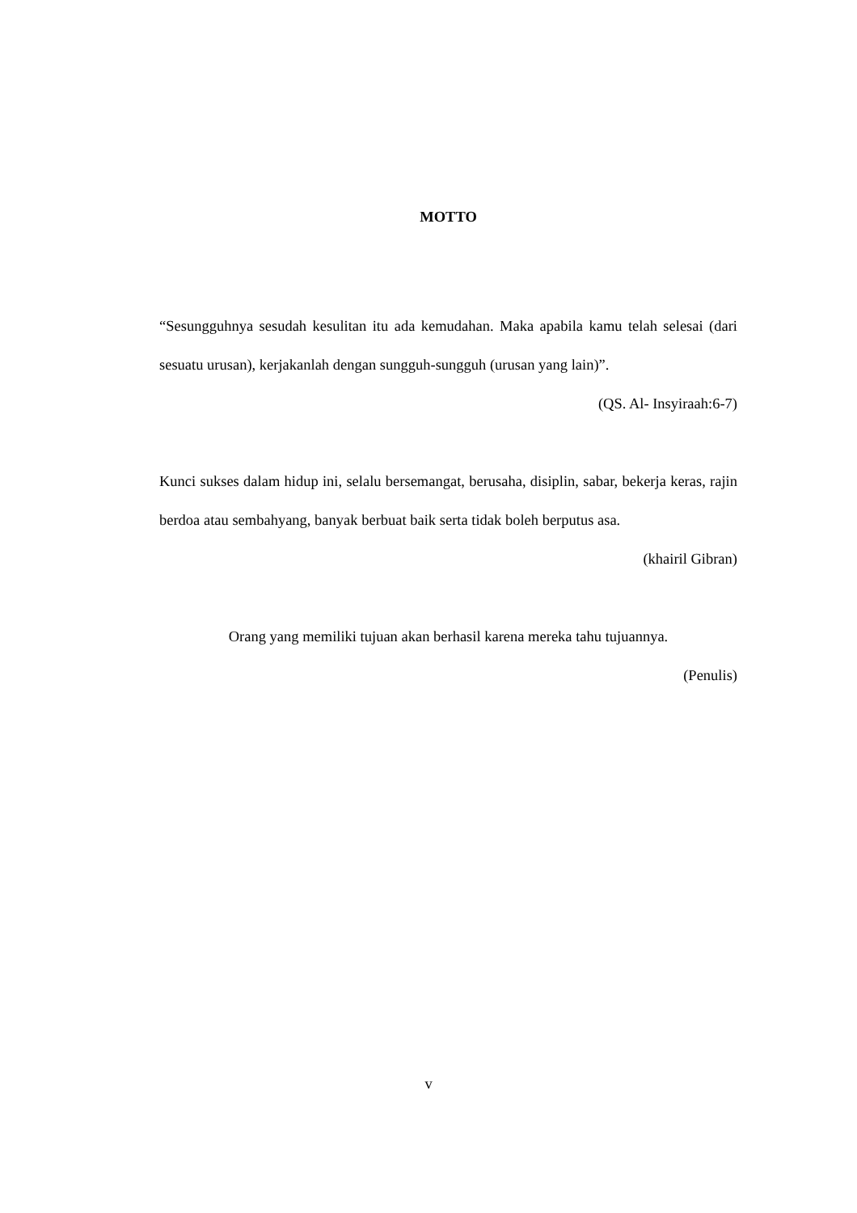MOTTO
“Sesungguhnya sesudah kesulitan itu ada kemudahan. Maka apabila kamu telah selesai (dari sesuatu urusan), kerjakanlah dengan sungguh-sungguh (urusan yang lain)”.
(QS. Al- Insyiraah:6-7)
Kunci sukses dalam hidup ini, selalu bersemangat, berusaha, disiplin, sabar, bekerja keras, rajin berdoa atau sembahyang, banyak berbuat baik serta tidak boleh berputus asa.
(khairil Gibran)
Orang yang memiliki tujuan akan berhasil karena mereka tahu tujuannya.
(Penulis)
v